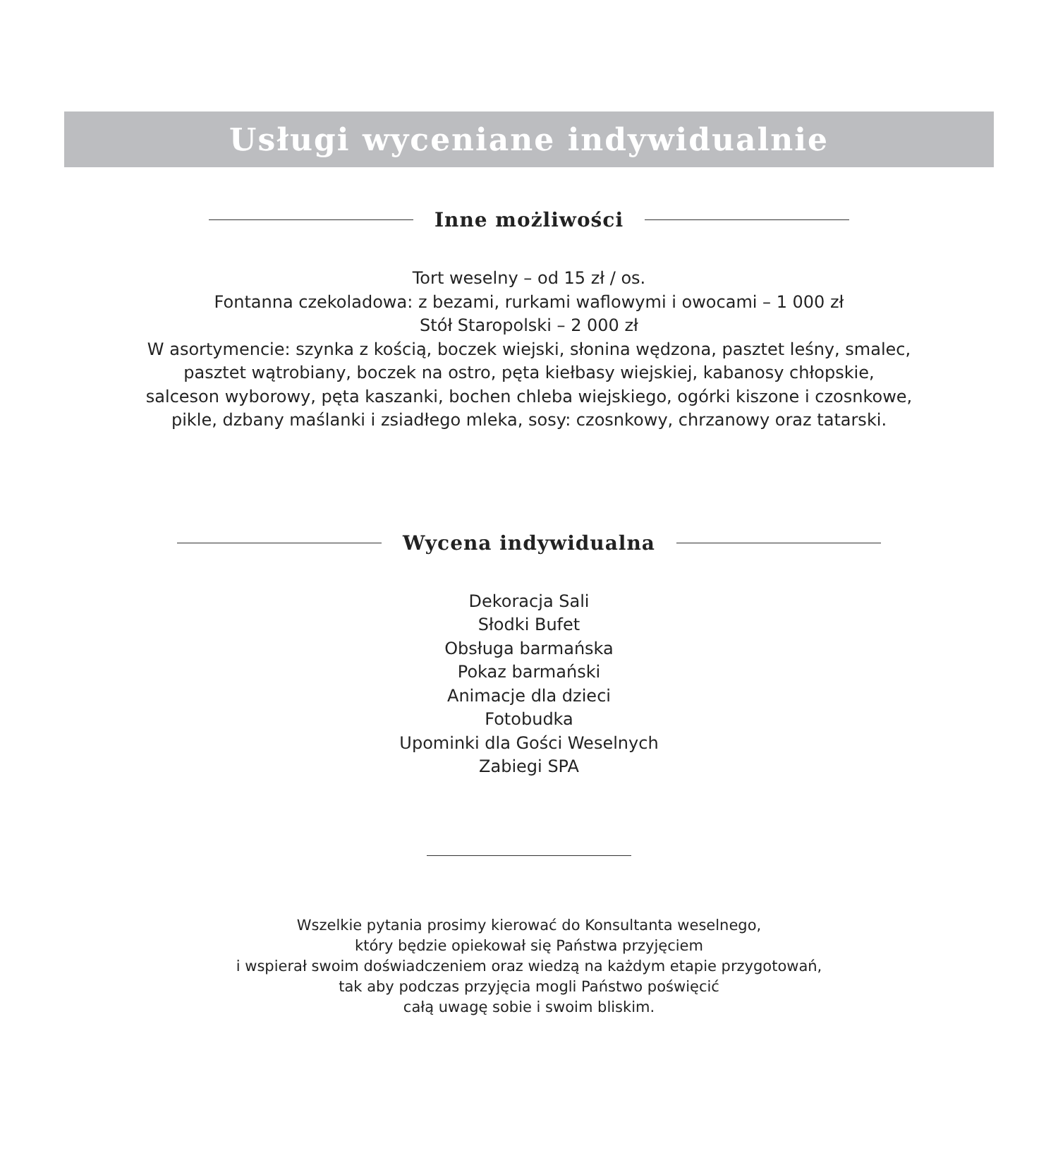Usługi wyceniane indywidualnie
Inne możliwości
Tort weselny – od 15 zł / os.
Fontanna czekoladowa: z bezami, rurkami waflowymi i owocami – 1 000 zł
Stół Staropolski – 2 000 zł
W asortymencie: szynka z kością, boczek wiejski, słonina wędzona, pasztet leśny, smalec,
pasztet wątrobiany, boczek na ostro, pęta kiełbasy wiejskiej, kabanosy chłopskie,
salceson wyborowy, pęta kaszanki, bochen chleba wiejskiego, ogórki kiszone i czosnkowe,
pikle, dzbany maślanki i zsiadłego mleka, sosy: czosnkowy, chrzanowy oraz tatarski.
Wycena indywidualna
Dekoracja Sali
Słodki Bufet
Obsługa barmańska
Pokaz barmański
Animacje dla dzieci
Fotobudka
Upominki dla Gości Weselnych
Zabiegi SPA
Wszelkie pytania prosimy kierować do Konsultanta weselnego,
który będzie opiekował się Państwa przyjęciem
i wspierał swoim doświadczeniem oraz wiedzą na każdym etapie przygotowań,
tak aby podczas przyjęcia mogli Państwo poświęcić
całą uwagę sobie i swoim bliskim.